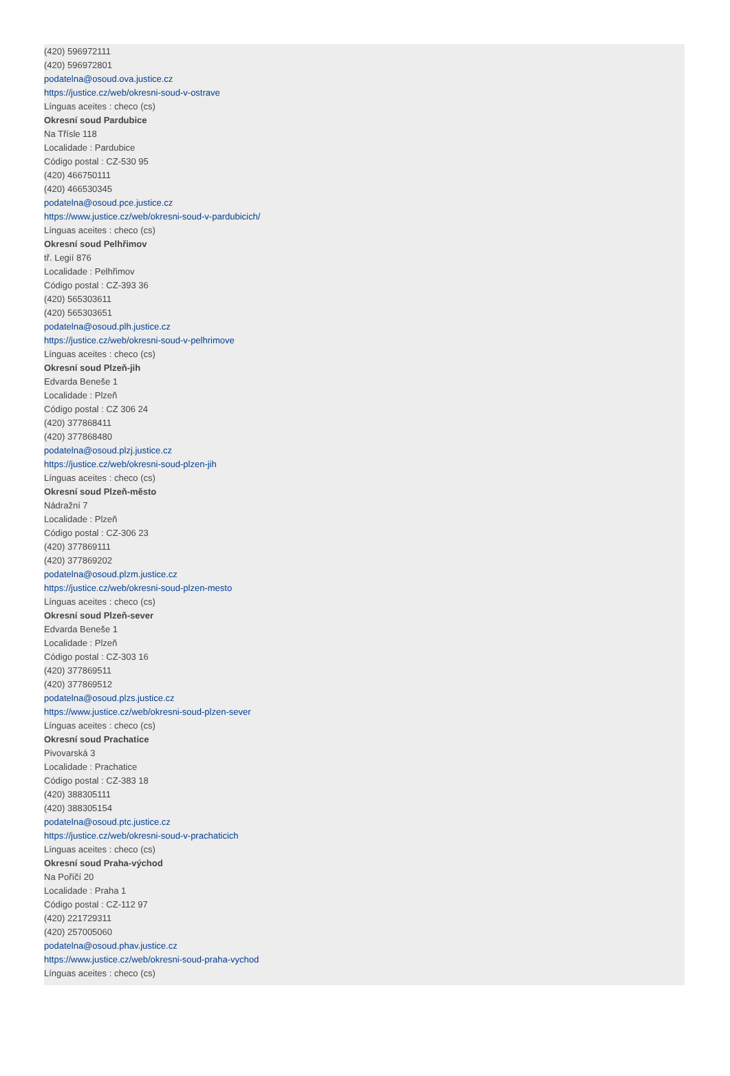(420) 596972111
(420) 596972801
podatelna@osoud.ova.justice.cz
https://justice.cz/web/okresni-soud-v-ostrave
Línguas aceites : checo (cs)
Okresní soud Pardubice
Na Třísle 118
Localidade : Pardubice
Código postal : CZ-530 95
(420) 466750111
(420) 466530345
podatelna@osoud.pce.justice.cz
https://www.justice.cz/web/okresni-soud-v-pardubicich/
Línguas aceites : checo (cs)
Okresní soud Pelhřimov
tř. Legií 876
Localidade : Pelhřimov
Código postal : CZ-393 36
(420) 565303611
(420) 565303651
podatelna@osoud.plh.justice.cz
https://justice.cz/web/okresni-soud-v-pelhrimove
Línguas aceites : checo (cs)
Okresní soud Plzeň-jih
Edvarda Beneše 1
Localidade : Plzeň
Código postal : CZ 306 24
(420) 377868411
(420) 377868480
podatelna@osoud.plzj.justice.cz
https://justice.cz/web/okresni-soud-plzen-jih
Línguas aceites : checo (cs)
Okresní soud Plzeň-město
Nádražní 7
Localidade : Plzeň
Código postal : CZ-306 23
(420) 377869111
(420) 377869202
podatelna@osoud.plzm.justice.cz
https://justice.cz/web/okresni-soud-plzen-mesto
Línguas aceites : checo (cs)
Okresní soud Plzeň-sever
Edvarda Beneše 1
Localidade : Plzeň
Código postal : CZ-303 16
(420) 377869511
(420) 377869512
podatelna@osoud.plzs.justice.cz
https://www.justice.cz/web/okresni-soud-plzen-sever
Línguas aceites : checo (cs)
Okresní soud Prachatice
Pivovarská 3
Localidade : Prachatice
Código postal : CZ-383 18
(420) 388305111
(420) 388305154
podatelna@osoud.ptc.justice.cz
https://justice.cz/web/okresni-soud-v-prachaticich
Línguas aceites : checo (cs)
Okresní soud Praha-východ
Na Poříčí 20
Localidade : Praha 1
Código postal : CZ-112 97
(420) 221729311
(420) 257005060
podatelna@osoud.phav.justice.cz
https://www.justice.cz/web/okresni-soud-praha-vychod
Línguas aceites : checo (cs)